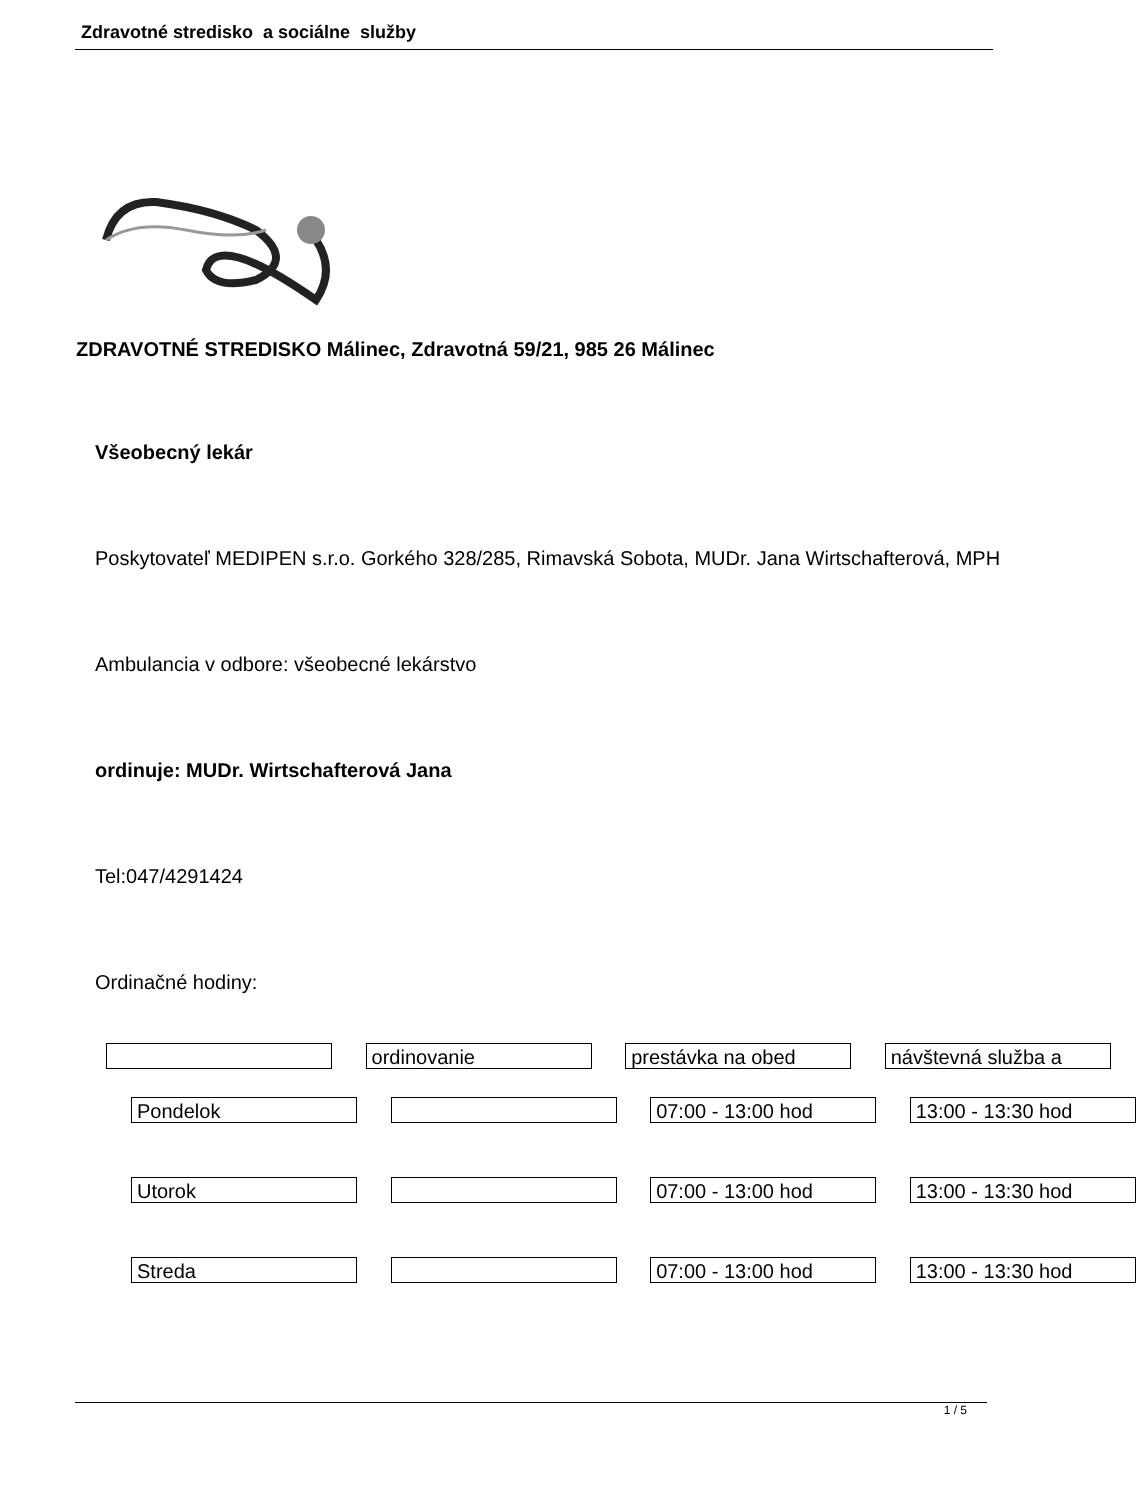Zdravotné stredisko a sociálne služby
ZDRAVOTNÉ STREDISKO Málinec, Zdravotná 59/21, 985 26 Málinec
Všeobecný lekár
Poskytovateľ MEDIPEN s.r.o. Gorkého 328/285, Rimavská Sobota, MUDr. Jana Wirtschafterová, MPH
Ambulancia v odbore: všeobecné lekárstvo
ordinuje: MUDr. Wirtschafterová Jana
Tel:047/4291424
Ordinačné hodiny:
ordinovanie prestávka na obed návštevná služba a
Pondelok 07:00 - 13:00 hod 13:00 - 13:30 hod
Utorok 07:00 - 13:00 hod 13:00 - 13:30 hod
Streda 07:00 - 13:00 hod 13:00 - 13:30 hod
1 / 5